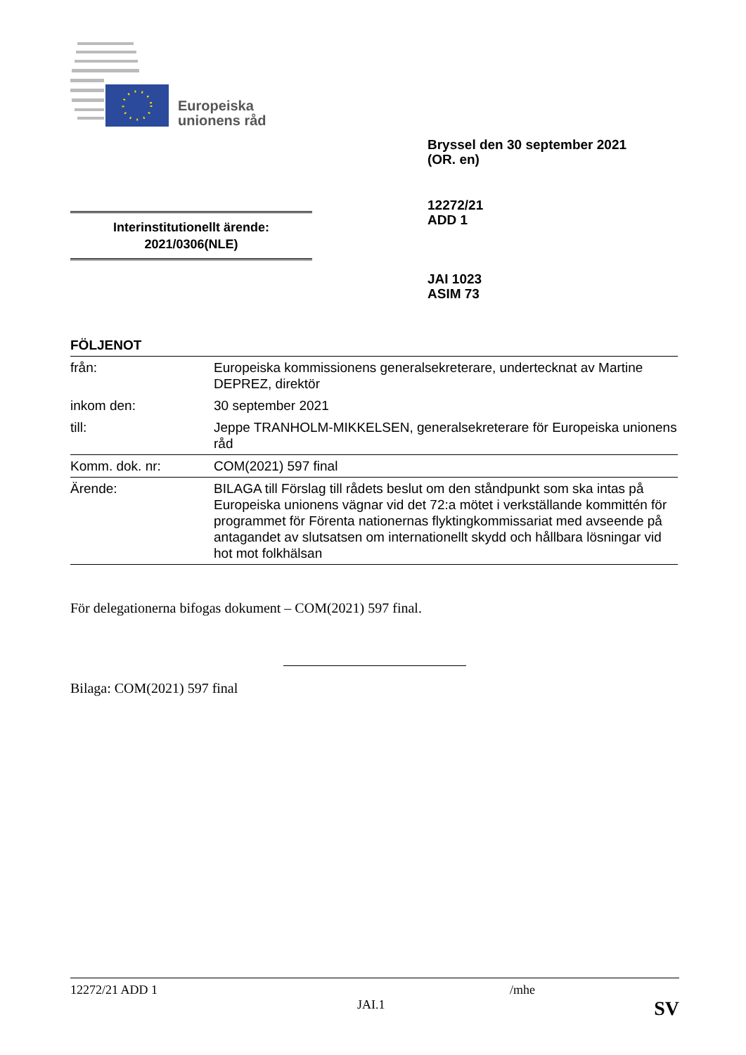Europeiska
unionens råd
Bryssel den 30 september 2021
(OR. en)
12272/21
ADD 1
Interinstitutionellt ärende:
2021/0306(NLE)
JAI 1023
ASIM 73
FÖLJENOT
| från: | Europeiska kommissionens generalsekreterare, undertecknat av Martine DEPREZ, direktör |
| inkom den: | 30 september 2021 |
| till: | Jeppe TRANHOLM-MIKKELSEN, generalsekreterare för Europeiska unionens råd |
| Komm. dok. nr: | COM(2021) 597 final |
| Ärende: | BILAGA till Förslag till rådets beslut om den ståndpunkt som ska intas på Europeiska unionens vägnar vid det 72:a mötet i verkställande kommittén för programmet för Förenta nationernas flyktingkommissariat med avseende på antagandet av slutsatsen om internationellt skydd och hållbara lösningar vid hot mot folkhälsan |
För delegationerna bifogas dokument – COM(2021) 597 final.
Bilaga: COM(2021) 597 final
12272/21 ADD 1 /mhe
JAI.1 SV